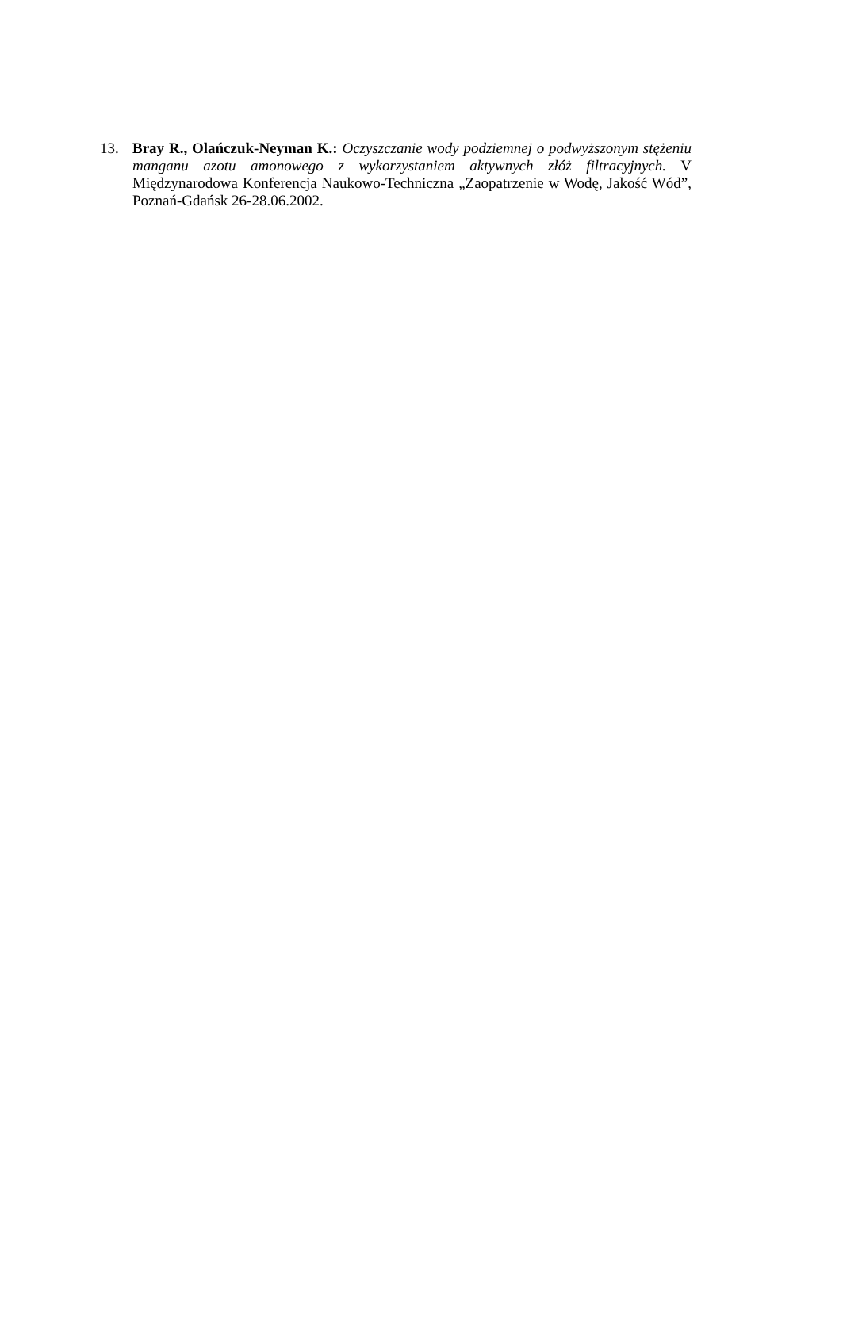13. Bray R., Olańczuk-Neyman K.: Oczyszczanie wody podziemnej o podwyższonym stężeniu manganu azotu amonowego z wykorzystaniem aktywnych złóż filtracyjnych. V Międzynarodowa Konferencja Naukowo-Techniczna „Zaopatrzenie w Wodę, Jakość Wód”, Poznań-Gdańsk 26-28.06.2002.